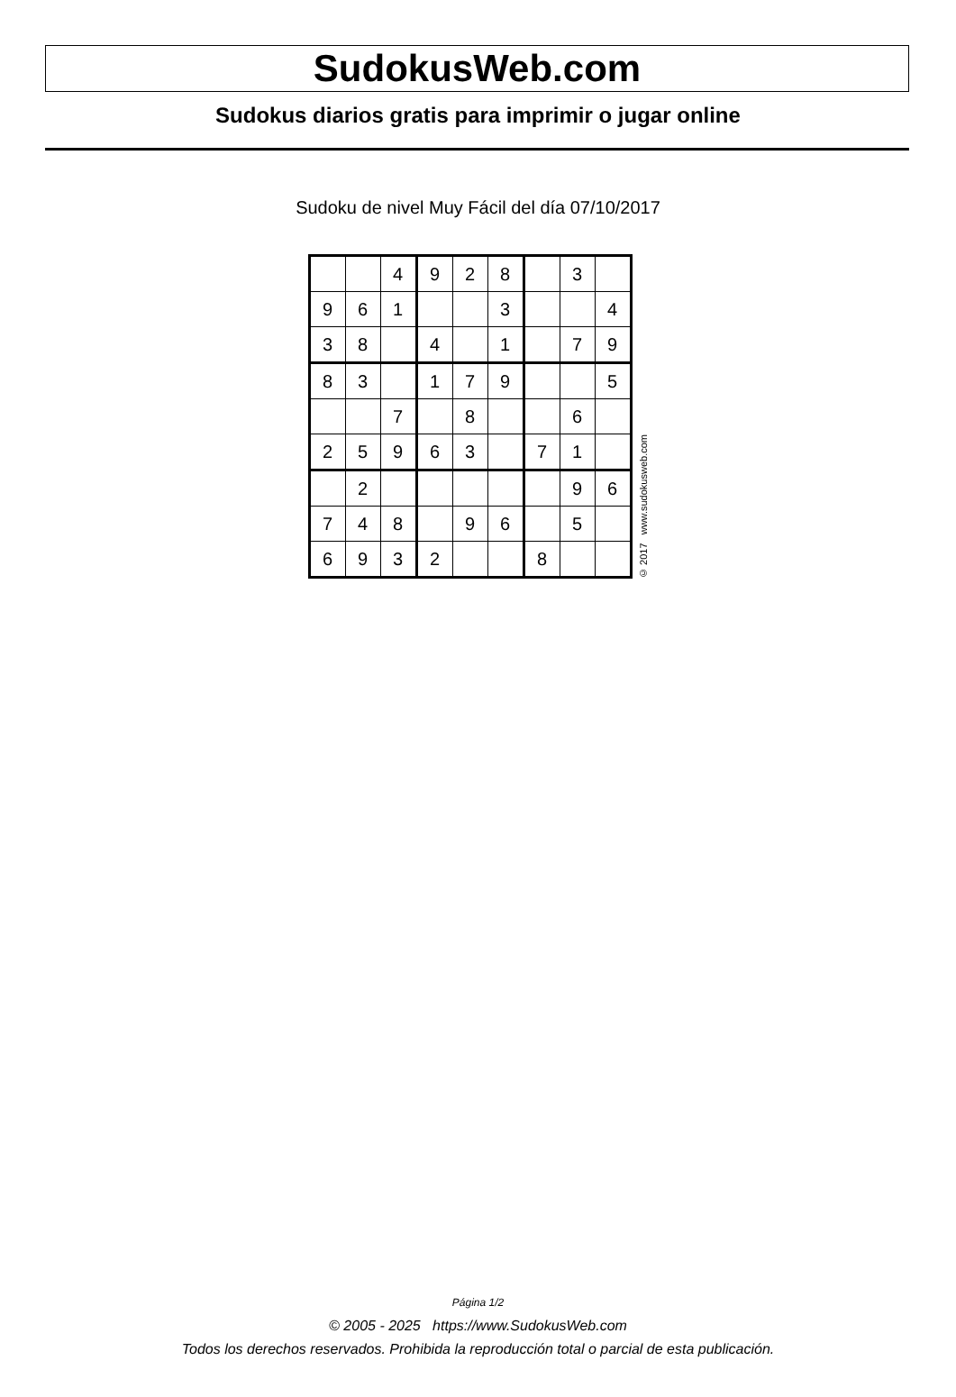SudokusWeb.com
Sudokus diarios gratis para imprimir o jugar online
Sudoku de nivel Muy Fácil del día 07/10/2017
| | | 4 | 9 | 2 | 8 | | 3 | |
| 9 | 6 | 1 | | | 3 | | | 4 |
| 3 | 8 | | 4 | | 1 | | 7 | 9 |
| 8 | 3 | | 1 | 7 | 9 | | | 5 |
| | | 7 | | 8 | | | 6 | |
| 2 | 5 | 9 | 6 | 3 | | 7 | 1 | |
| | 2 | | | | | | 9 | 6 |
| 7 | 4 | 8 | | 9 | 6 | | 5 | |
| 6 | 9 | 3 | 2 | | | 8 | | |
© 2017 www.sudokusweb.com
Página 1/2
© 2005 - 2025 https://www.SudokusWeb.com
Todos los derechos reservados. Prohibida la reproducción total o parcial de esta publicación.